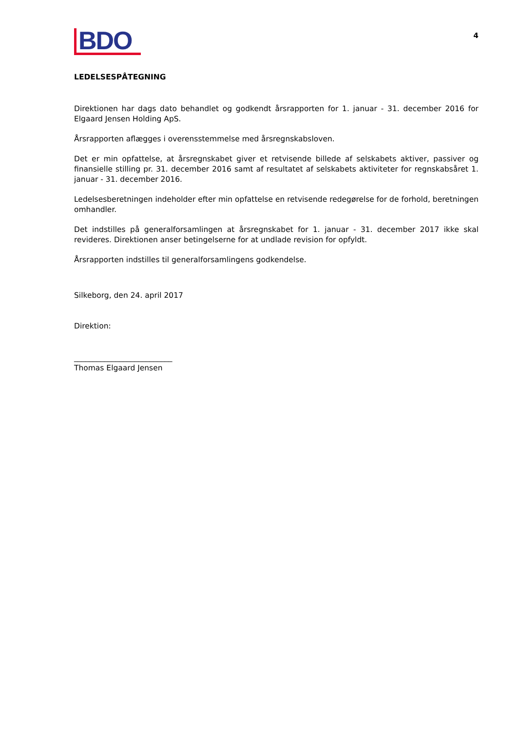BDO
4
LEDELSESPÅTEGNING
Direktionen har dags dato behandlet og godkendt årsrapporten for 1. januar - 31. december 2016 for Elgaard Jensen Holding ApS.
Årsrapporten aflægges i overensstemmelse med årsregnskabsloven.
Det er min opfattelse, at årsregnskabet giver et retvisende billede af selskabets aktiver, passiver og finansielle stilling pr. 31. december 2016 samt af resultatet af selskabets aktiviteter for regnskabsåret 1. januar - 31. december 2016.
Ledelsesberetningen indeholder efter min opfattelse en retvisende redegørelse for de forhold, beretningen omhandler.
Det indstilles på generalforsamlingen at årsregnskabet for 1. januar - 31. december 2017 ikke skal revideres. Direktionen anser betingelserne for at undlade revision for opfyldt.
Årsrapporten indstilles til generalforsamlingens godkendelse.
Silkeborg, den 24. april 2017
Direktion:
__________________________
Thomas Elgaard Jensen